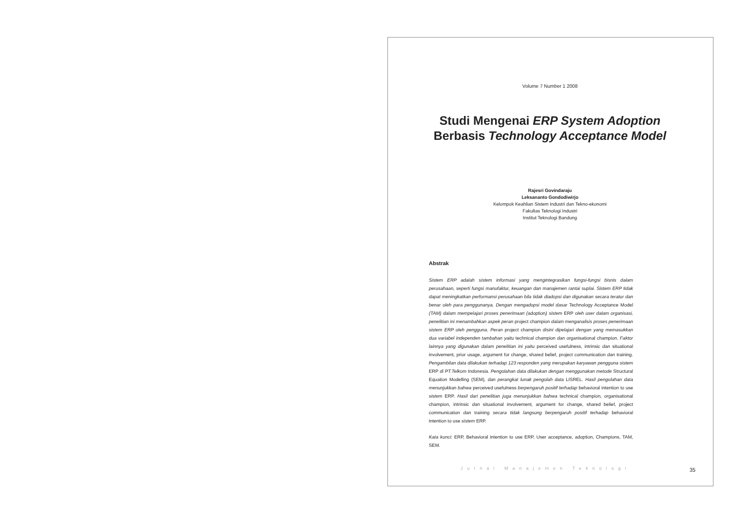Volume 7 Number 1 2008
Studi Mengenai ERP System Adoption
Berbasis Technology Acceptance Model
Rajesri Govindaraju
Leksananto Gondodiwirjo
Kelompok Keahlian Sistem Industri dan Tekno-ekonomi
Fakultas Teknologi Industri
Institut Teknologi Bandung
Abstrak
Sistem ERP adalah sistem informasi yang mengintegrasikan fungsi-fungsi bisnis dalam perusahaan, seperti fungsi manufaktur, keuangan dan manajemen rantai suplai. Sistem ERP tidak dapat meningkatkan performansi perusahaan bila tidak diadopsi dan digunakan secara teratur dan benar oleh para penggunanya. Dengan mengadopsi model dasar Technology Acceptance Model (TAM) dalam mempelajari proses penerimaan (adoption) sistem ERP oleh user dalam organisasi, penelitian ini menambahkan aspek peran project champion dalam menganalisis proses penerimaan sistem ERP oleh pengguna. Peran project champion disini dipelajari dengan yang memasukkan dua variabel independen tambahan yaitu technical champion dan organisational champion. Faktor lainnya yang digunakan dalam penelitian ini yaitu perceived usefulness, intrinsic dan situational involvement, prior usage, argument for change, shared belief, project communication dan training. Pengambilan data dilakukan terhadap 123 responden yang merupakan karyawan pengguna sistem ERP di PT.Telkom Indonesia. Pengolahan data dilakukan dengan menggunakan metode Structural Equation Modelling (SEM), dan perangkat lunak pengolah data LISREL. Hasil pengolahan data menunjukkan bahwa perceived usefulness berpengaruh positif terhadap behavioral intention to use sistem ERP. Hasil dari penelitian juga menunjukkan bahwa technical champion, organisational champion, intrinsic dan situational involvement, argument for change, shared belief, project communication dan training secara tidak langsung berpengaruh positif terhadap behavioral intention to use sistem ERP.
Kata kunci: ERP, Behavioral intention to use ERP, User acceptance, adoption, Champions, TAM, SEM.
Jurnal Manajemen Teknologi 35